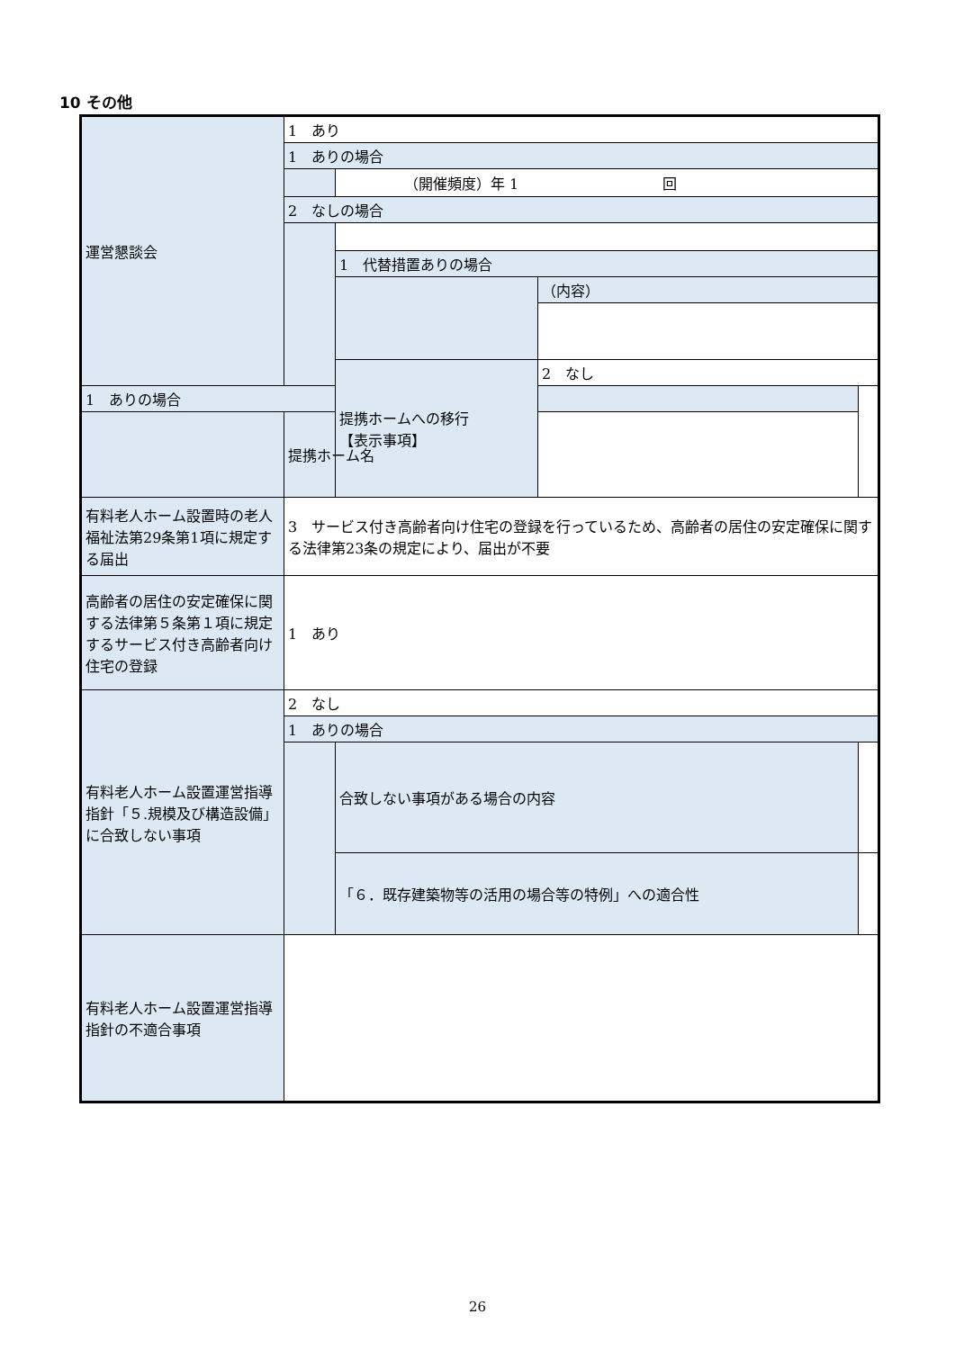10 その他
| 運営懇談会 | 1 あり | | | |
| | 1 ありの場合 | | | |
| | | （開催頻度）年 1 回 | | |
| | 2 なしの場合 | | | |
| | | 1 代替措置ありの場合 | | |
| | | | （内容） | |
| | | 提携ホームへの移行 【表示事項】 | 2 なし | |
| 1 ありの場合 | | | | |
| | 提携ホーム名 | | | |
| 有料老人ホーム設置時の老人福祉法第29条第1項に規定する届出 | 3 サービス付き高齢者向け住宅の登録を行っているため、高齢者の居住の安定確保に関する法律第23条の規定により、届出が不要 | | | |
| 高齢者の居住の安定確保に関する法律第５条第１項に規定するサービス付き高齢者向け住宅の登録 | 1 あり | | | |
| 有料老人ホーム設置運営指導指針「５.規模及び構造設備」に合致しない事項 | 2 なし | | | |
| | 1 ありの場合 | | | |
| | | 合致しない事項がある場合の内容 | | |
| | | 「６．既存建築物等の活用の場合等の特例」への適合性 | | |
| 有料老人ホーム設置運営指導指針の不適合事項 | | | | |
26